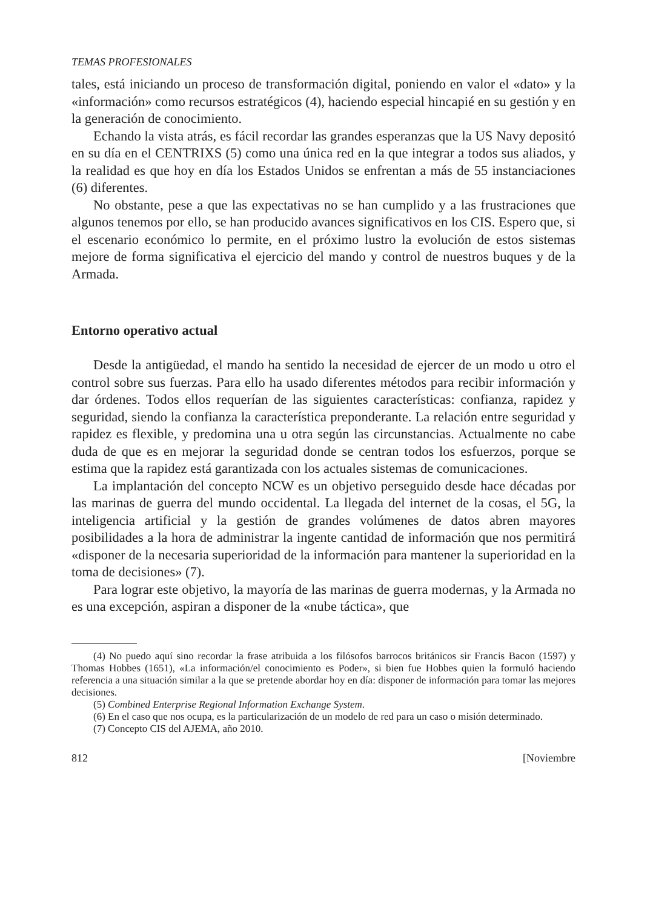TEMAS PROFESIONALES
tales, está iniciando un proceso de transformación digital, poniendo en valor el «dato» y la «información» como recursos estratégicos (4), haciendo especial hincapié en su gestión y en la generación de conocimiento.
Echando la vista atrás, es fácil recordar las grandes esperanzas que la US Navy depositó en su día en el CENTRIXS (5) como una única red en la que integrar a todos sus aliados, y la realidad es que hoy en día los Estados Unidos se enfrentan a más de 55 instanciaciones (6) diferentes.
No obstante, pese a que las expectativas no se han cumplido y a las frustraciones que algunos tenemos por ello, se han producido avances significativos en los CIS. Espero que, si el escenario económico lo permite, en el próximo lustro la evolución de estos sistemas mejore de forma significativa el ejercicio del mando y control de nuestros buques y de la Armada.
Entorno operativo actual
Desde la antigüedad, el mando ha sentido la necesidad de ejercer de un modo u otro el control sobre sus fuerzas. Para ello ha usado diferentes métodos para recibir información y dar órdenes. Todos ellos requerían de las siguientes características: confianza, rapidez y seguridad, siendo la confianza la característica preponderante. La relación entre seguridad y rapidez es flexible, y predomina una u otra según las circunstancias. Actualmente no cabe duda de que es en mejorar la seguridad donde se centran todos los esfuerzos, porque se estima que la rapidez está garantizada con los actuales sistemas de comunicaciones.
La implantación del concepto NCW es un objetivo perseguido desde hace décadas por las marinas de guerra del mundo occidental. La llegada del internet de la cosas, el 5G, la inteligencia artificial y la gestión de grandes volúmenes de datos abren mayores posibilidades a la hora de administrar la ingente cantidad de información que nos permitirá «disponer de la necesaria superioridad de la información para mantener la superioridad en la toma de decisiones» (7).
Para lograr este objetivo, la mayoría de las marinas de guerra modernas, y la Armada no es una excepción, aspiran a disponer de la «nube táctica», que
(4) No puedo aquí sino recordar la frase atribuida a los filósofos barrocos británicos sir Francis Bacon (1597) y Thomas Hobbes (1651), «La información/el conocimiento es Poder», si bien fue Hobbes quien la formuló haciendo referencia a una situación similar a la que se pretende abordar hoy en día: disponer de información para tomar las mejores decisiones.
(5) Combined Enterprise Regional Information Exchange System.
(6) En el caso que nos ocupa, es la particularización de un modelo de red para un caso o misión determinado.
(7) Concepto CIS del AJEMA, año 2010.
812 [Noviembre